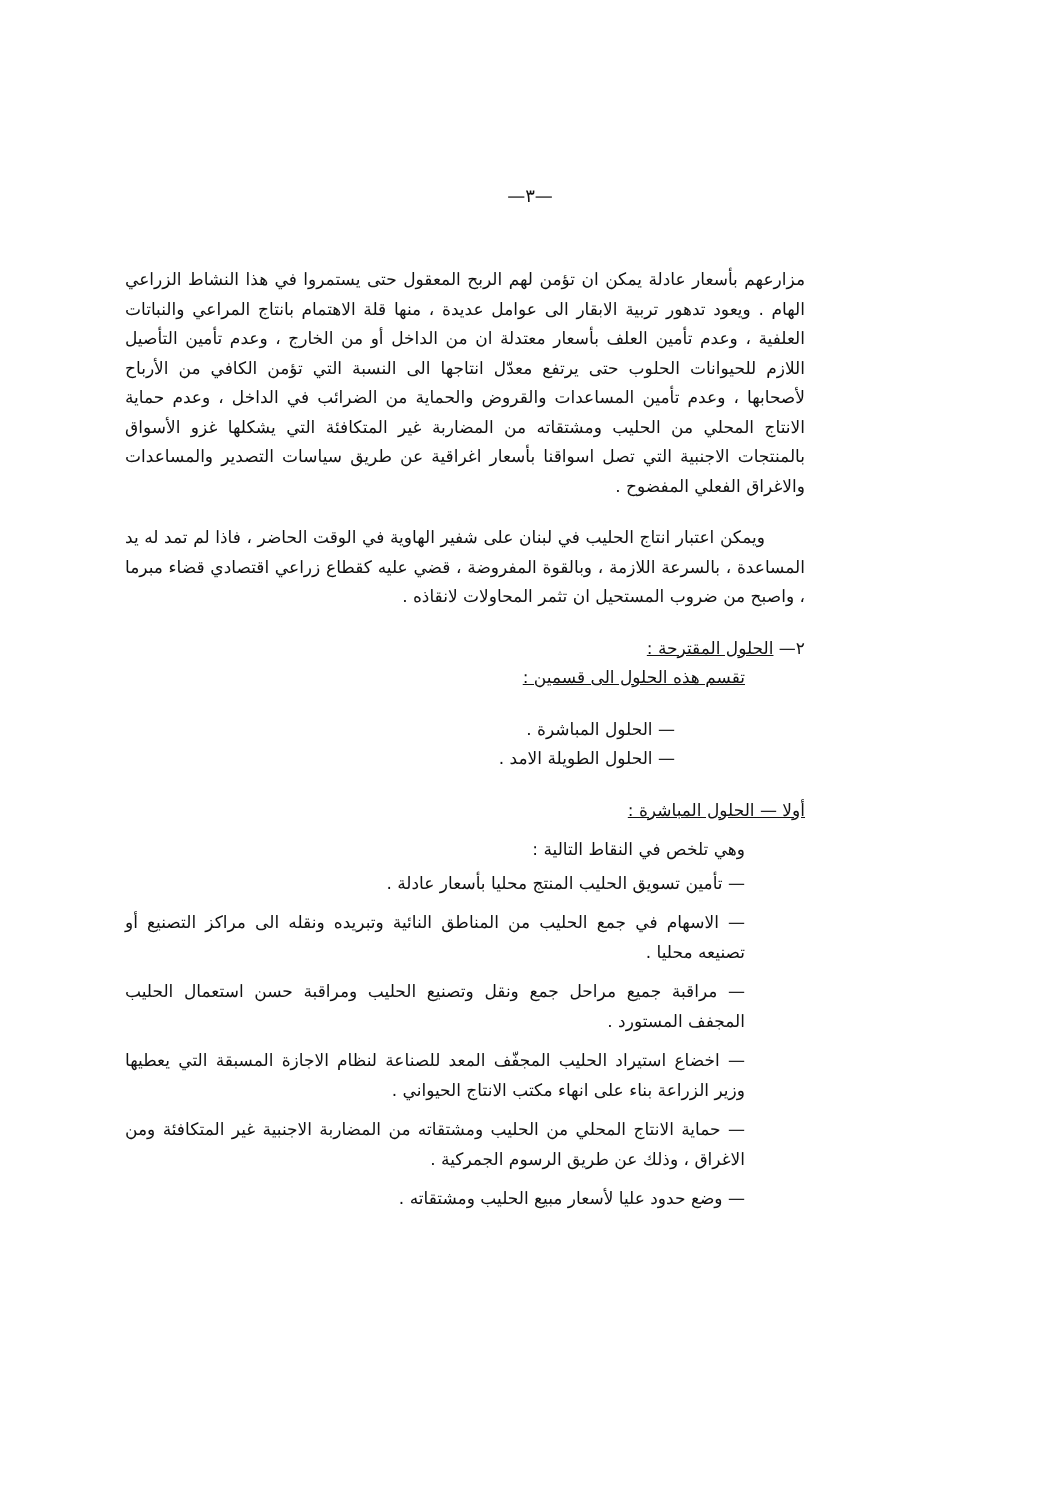—٣—
مزارعهم بأسعار عادلة يمكن ان تؤمن لهم الربح المعقول حتى يستمروا في هذا النشاط الزراعي الهام . ويعود تدهور تربية الابقار الى عوامل عديدة ، منها قلة الاهتمام بانتاج المراعي والنباتات العلفية ، وعدم تأمين العلف بأسعار معتدلة ان من الداخل أو من الخارج ، وعدم تأمين التأصيل اللازم للحيوانات الحلوب حتى يرتفع معدّل انتاجها الى النسبة التي تؤمن الكافي من الأرباح لأصحابها ، وعدم تأمين المساعدات والقروض والحماية من الضرائب في الداخل ، وعدم حماية الانتاج المحلي من الحليب ومشتقاته من المضاربة غير المتكافئة التي يشكلها غزو الأسواق بالمنتجات الاجنبية التي تصل اسواقنا بأسعار اغراقية عن طريق سياسات التصدير والمساعدات والاغراق الفعلي المفضوح .
ويمكن اعتبار انتاج الحليب في لبنان على شفير الهاوية في الوقت الحاضر ، فاذا لم تمد له يد المساعدة ، بالسرعة اللازمة ، وبالقوة المفروضة ، قضي عليه كقطاع زراعي اقتصادي قضاء مبرما ، واصبح من ضروب المستحيل ان تثمر المحاولات لانقاذه .
٢— الحلول المقترحة :
تقسم هذه الحلول الى قسمين :
— الحلول المباشرة .
— الحلول الطويلة الامد .
أولا — الحلول المباشرة :
وهي تلخص في النقاط التالية :
— تأمين تسويق الحليب المنتج محليا بأسعار عادلة .
— الاسهام في جمع الحليب من المناطق النائية وتبريده ونقله الى مراكز التصنيع أو تصنيعه محليا .
— مراقبة جميع مراحل جمع ونقل وتصنيع الحليب ومراقبة حسن استعمال الحليب المجفف المستورد .
— اخضاع استيراد الحليب المجفّف المعد للصناعة لنظام الاجازة المسبقة التي يعطيها وزير الزراعة بناء على انهاء مكتب الانتاج الحيواني .
— حماية الانتاج المحلي من الحليب ومشتقاته من المضاربة الاجنبية غير المتكافئة ومن الاغراق ، وذلك عن طريق الرسوم الجمركية .
— وضع حدود عليا لأسعار مبيع الحليب ومشتقاته .